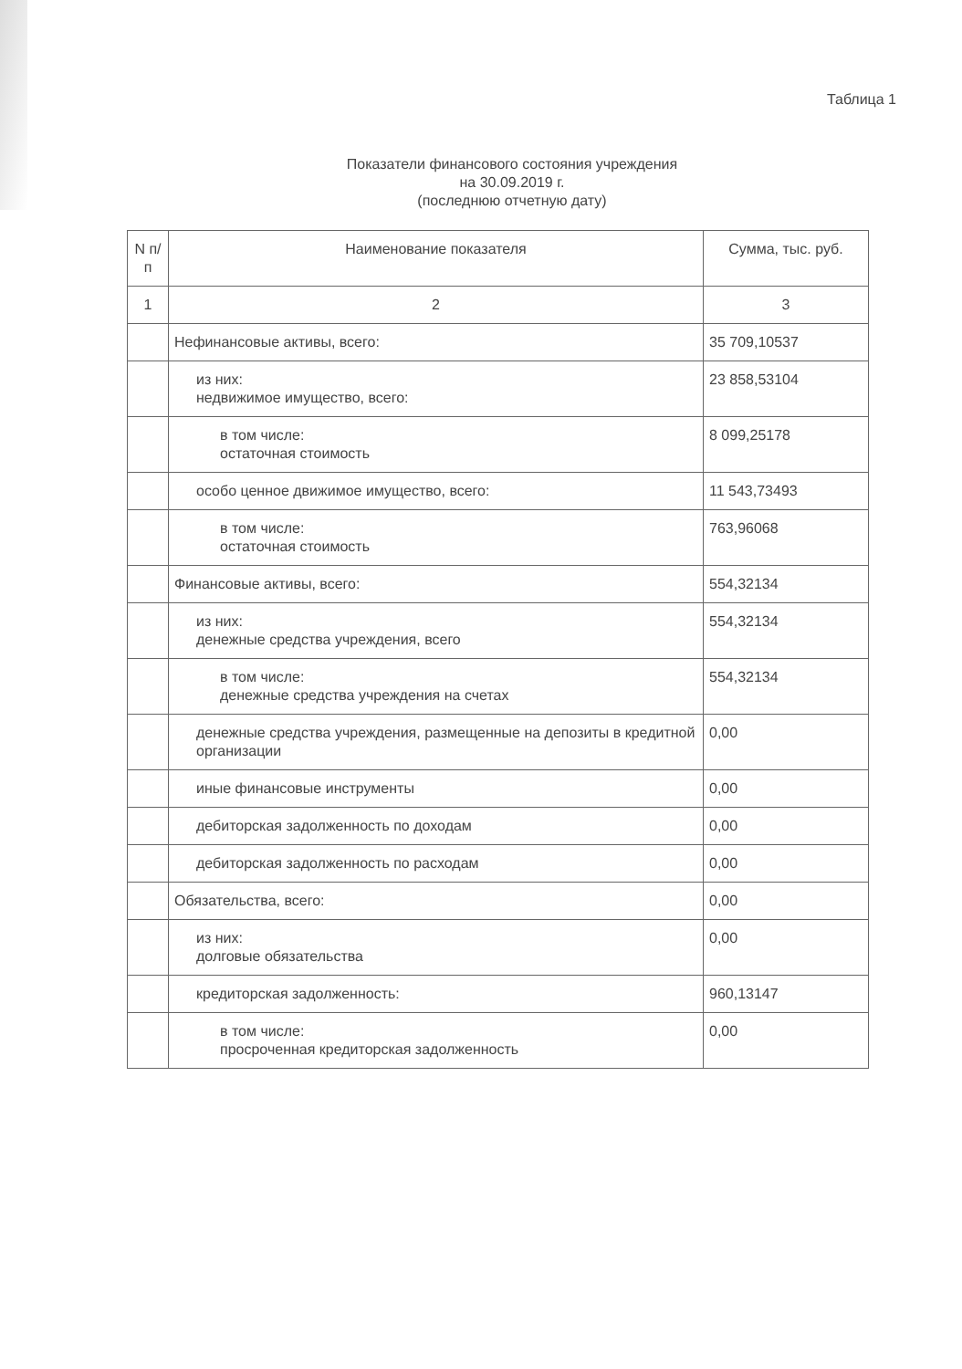Таблица 1
Показатели финансового состояния учреждения
на 30.09.2019 г.
(последнюю отчетную дату)
| N п/п | Наименование показателя | Сумма, тыс. руб. |
| --- | --- | --- |
| 1 | 2 | 3 |
| | Нефинансовые активы, всего: | 35 709,10537 |
| | из них: недвижимое имущество, всего: | 23 858,53104 |
| | в том числе: остаточная стоимость | 8 099,25178 |
| | особо ценное движимое имущество, всего: | 11 543,73493 |
| | в том числе: остаточная стоимость | 763,96068 |
| | Финансовые активы, всего: | 554,32134 |
| | из них: денежные средства учреждения, всего | 554,32134 |
| | в том числе: денежные средства учреждения на счетах | 554,32134 |
| | денежные средства учреждения, размещенные на депозиты в кредитной организации | 0,00 |
| | иные финансовые инструменты | 0,00 |
| | дебиторская задолженность по доходам | 0,00 |
| | дебиторская задолженность по расходам | 0,00 |
| | Обязательства, всего: | 0,00 |
| | из них: долговые обязательства | 0,00 |
| | кредиторская задолженность: | 960,13147 |
| | в том числе: просроченная кредиторская задолженность | 0,00 |